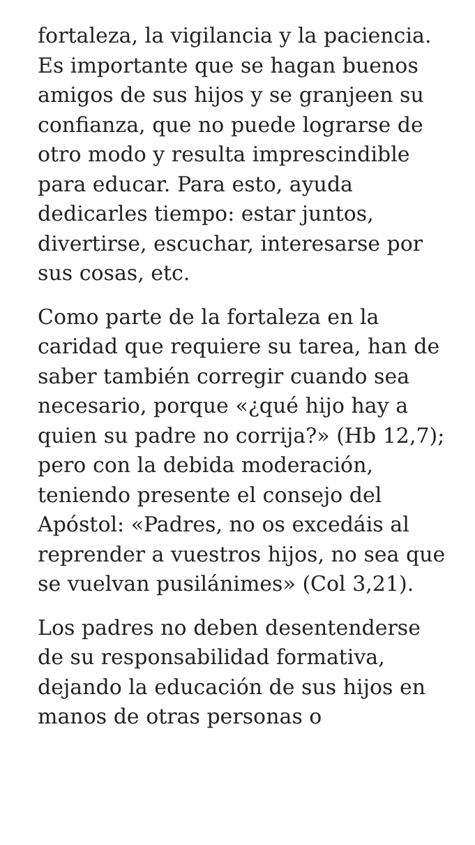fortaleza, la vigilancia y la paciencia. Es importante que se hagan buenos amigos de sus hijos y se granjeen su confianza, que no puede lograrse de otro modo y resulta imprescindible para educar. Para esto, ayuda dedicarles tiempo: estar juntos, divertirse, escuchar, interesarse por sus cosas, etc.
Como parte de la fortaleza en la caridad que requiere su tarea, han de saber también corregir cuando sea necesario, porque «¿qué hijo hay a quien su padre no corrija?» (Hb 12,7); pero con la debida moderación, teniendo presente el consejo del Apóstol: «Padres, no os excedáis al reprender a vuestros hijos, no sea que se vuelvan pusilánimes» (Col 3,21).
Los padres no deben desentenderse de su responsabilidad formativa, dejando la educación de sus hijos en manos de otras personas o